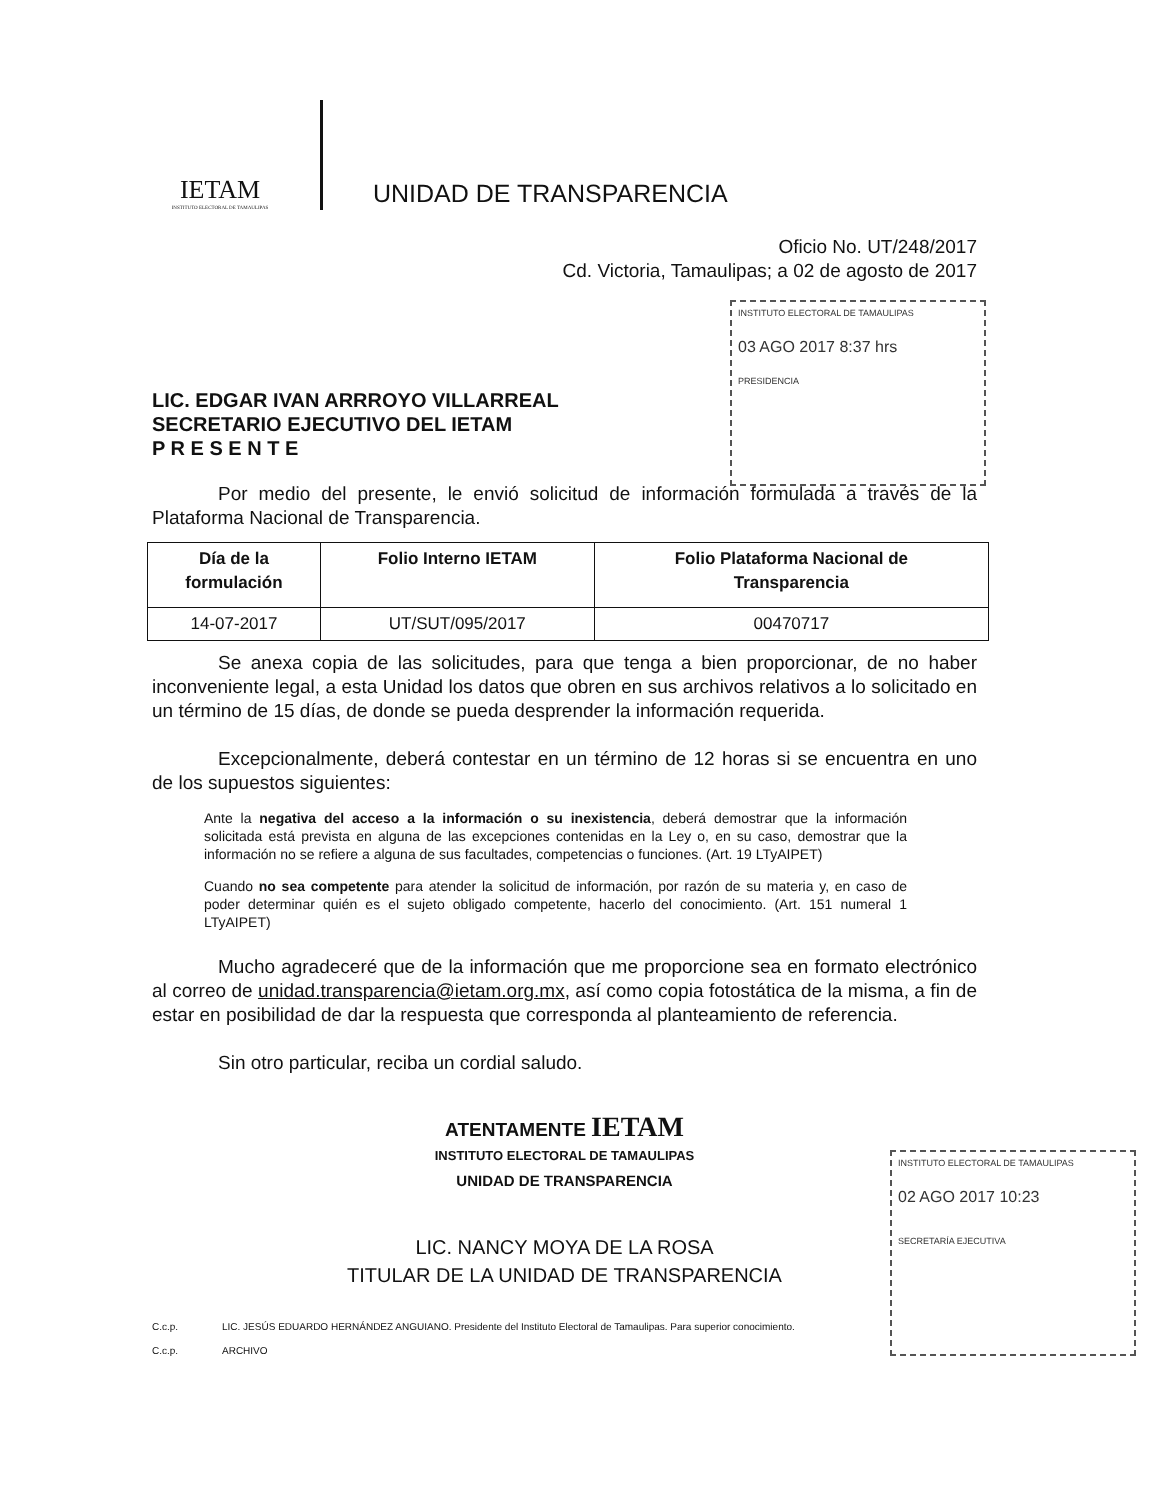IETAM
INSTITUTO ELECTORAL DE TAMAULIPAS
UNIDAD DE TRANSPARENCIA
INSTITUTO ELECTORAL DE TAMAULIPAS
03 AGO 2017 8:37 hrs
PRESIDENCIA
INSTITUTO ELECTORAL DE TAMAULIPAS
02 AGO 2017 10:23
SECRETARÍA EJECUTIVA
Oficio No. UT/248/2017
Cd. Victoria, Tamaulipas; a 02 de agosto de 2017
LIC. EDGAR IVAN ARRROYO VILLARREAL
SECRETARIO EJECUTIVO DEL IETAM
P R E S E N T E
Por medio del presente, le envió solicitud de información formulada a través de la Plataforma Nacional de Transparencia.
| Día de la formulación | Folio Interno IETAM | Folio Plataforma Nacional de Transparencia |
| --- | --- | --- |
| 14-07-2017 | UT/SUT/095/2017 | 00470717 |
Se anexa copia de las solicitudes, para que tenga a bien proporcionar, de no haber inconveniente legal, a esta Unidad los datos que obren en sus archivos relativos a lo solicitado en un término de 15 días, de donde se pueda desprender la información requerida.
Excepcionalmente, deberá contestar en un término de 12 horas si se encuentra en uno de los supuestos siguientes:
Ante la negativa del acceso a la información o su inexistencia, deberá demostrar que la información solicitada está prevista en alguna de las excepciones contenidas en la Ley o, en su caso, demostrar que la información no se refiere a alguna de sus facultades, competencias o funciones. (Art. 19 LTyAIPET)
Cuando no sea competente para atender la solicitud de información, por razón de su materia y, en caso de poder determinar quién es el sujeto obligado competente, hacerlo del conocimiento. (Art. 151 numeral 1 LTyAIPET)
Mucho agradeceré que de la información que me proporcione sea en formato electrónico al correo de unidad.transparencia@ietam.org.mx, así como copia fotostática de la misma, a fin de estar en posibilidad de dar la respuesta que corresponda al planteamiento de referencia.
Sin otro particular, reciba un cordial saludo.
ATENTAMENTE IETAM
INSTITUTO ELECTORAL DE TAMAULIPAS
UNIDAD DE TRANSPARENCIA
LIC. NANCY MOYA DE LA ROSA
TITULAR DE LA UNIDAD DE TRANSPARENCIA
C.c.p. LIC. JESÚS EDUARDO HERNÁNDEZ ANGUIANO. Presidente del Instituto Electoral de Tamaulipas. Para superior conocimiento. C.c.p. ARCHIVO